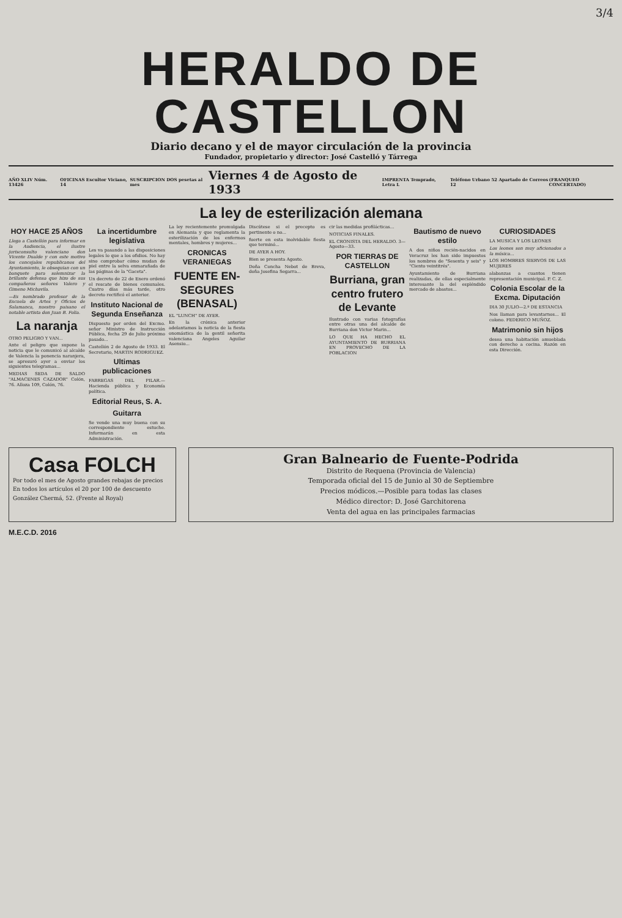3/4
HERALDO DE CASTELLON
Diario decano y el de mayor circulación de la provincia
Fundador, propietario y director: José Castelló y Tárrega
AÑO XLIV Núm. 13426 OFICINAS Escultor Viciano, 14 SUSCRIPCION DOS pesetas al mes Viernes 4 de Agosto de 1933 IMPRENTA Temprado, Letra L Teléfono Urbano 52 Apartado de Correos 12 (FRANQUEO CONCERTADO)
La ley de esterilización alemana
HOY HACE 25 AÑOS
Llega a Castellón para informar en la Audiencia, el ilustre jurisconsulto valenciano don Vicente Dualde y con este motivo los concejales republicanos del Ayuntamiento, le obsequian con un banquete para solemnizar la brillante defensa que hizo de sus compañeros señores Valero y Gimeno Michavila.
—Es nombrado profesor de la Escuela de Artes y Oficios de Salamanca, nuestro paisano el notable artista don Juan B. Folia.
La naranja
OTRO PELIGRO Y VAN...
Ante el peligro que supone la noticia que le comunicó al alcalde de Valencia la ponencia naranjera, se apresuró ayer a enviar los siguientes telegramas...
MEDIAS SEDA DE SALDO "ALMACENES CAZADOR" Colón, 76. Alloza 109, Colón, 76.
La incertidumbre legislativa
Les va pasando a las disposiciones legales lo que a los ofidios. No hay sino comprobar cómo mudan de piel entre la selva enmarañada de las páginas de la "Gaceta".
Un decreto de 22 de Enero ordenó el rescate de bienes comunales. Cuatro días más tarde, otro decreto rectificó el anterior.
Instituto Nacional de Segunda Enseñanza
Dispuesto por orden del Excmo. señor Ministro de Instrucción Pública, fecha 29 de Julio próximo pasado...
Castellón 2 de Agosto de 1933. El Secretario, MARTIN RODRIGUEZ.
Ultimas publicaciones
FABREGAS DEL PILAR.—Hacienda pública y Economía política.
Editorial Reus, S. A.
Guitarra
Se vende una muy buena con su correspondiente estuche. Informarán en esta Administración.
La ley recientemente promulgada en Alemania y que reglamenta la esterilización de los enfermos mentales, hombres y mujeres...
CRONICAS VERANIEGAS
FUENTE EN-SEGURES (BENASAL)
EL "LUNCH" DE AYER.
En la crónica anterior adelantamos la noticia de la fiesta onomástica de la gentil señorita valenciana Angeles Aguilar Asensio...
Discútese si el precepto es pertinente o no...
fuerte en esta inolvidable fiesta que terminó...
DE AYER A HOY.
Bien se presenta Agosto.
Doña Concha Nebot de Breva, doña Josefina Segarra...
cir las medidas profilácticas...
NOTICIAS FINALES.
EL CRONISTA DEL HERALDO. 3—Agosto—33.
POR TIERRAS DE CASTELLON
Burriana, gran centro frutero de Levante
Ilustrado con varias fotografías entre otras una del alcalde de Burriana don Victor Marin...
LO QUE HA HECHO EL AYUNTAMIENTO DE BURRIANA EN PROVECHO DE LA POBLACION
Bautismo de nuevo estilo
A dos niños recién-nacidos en Veracruz les han sido impuestos los nombres de "Sesenta y seis" y "Ciento veintitrés".
Ayuntamiento de Burriana realizadas, de ellas especialmente interesante la del espléndido mercado de abastos...
CURIOSIDADES
LA MUSICA Y LOS LEONES
Los leones son muy aficionados a la música...
LOS HOMBRES SIERVOS DE LAS MUJERES
alabanzas a cuantos tienen representación municipal. P. C. Z.
Colonia Escolar de la Excma. Diputación
DIA 30 JULIO—2.º DE ESTANCIA
Nos llaman para levantarnos... El colono. FEDERICO MUÑOZ.
Matrimonio sin hijos
desea una habitación amueblada con derecho a cocina. Razón en esta Dirección.
Casa FOLCH
Por todo el mes de Agosto grandes rebajas de precios
En todos los artículos el 20 por 100 de descuento
González Chermá, 52. (Frente al Royal)
Gran Balneario de Fuente-Podrida
Distrito de Requena (Provincia de Valencia)
Temporada oficial del 15 de Junio al 30 de Septiembre
Precios módicos.—Posible para todas las clases
Médico director: D. José Garchitorena
Venta del agua en las principales farmacias
M.E.C.D. 2016